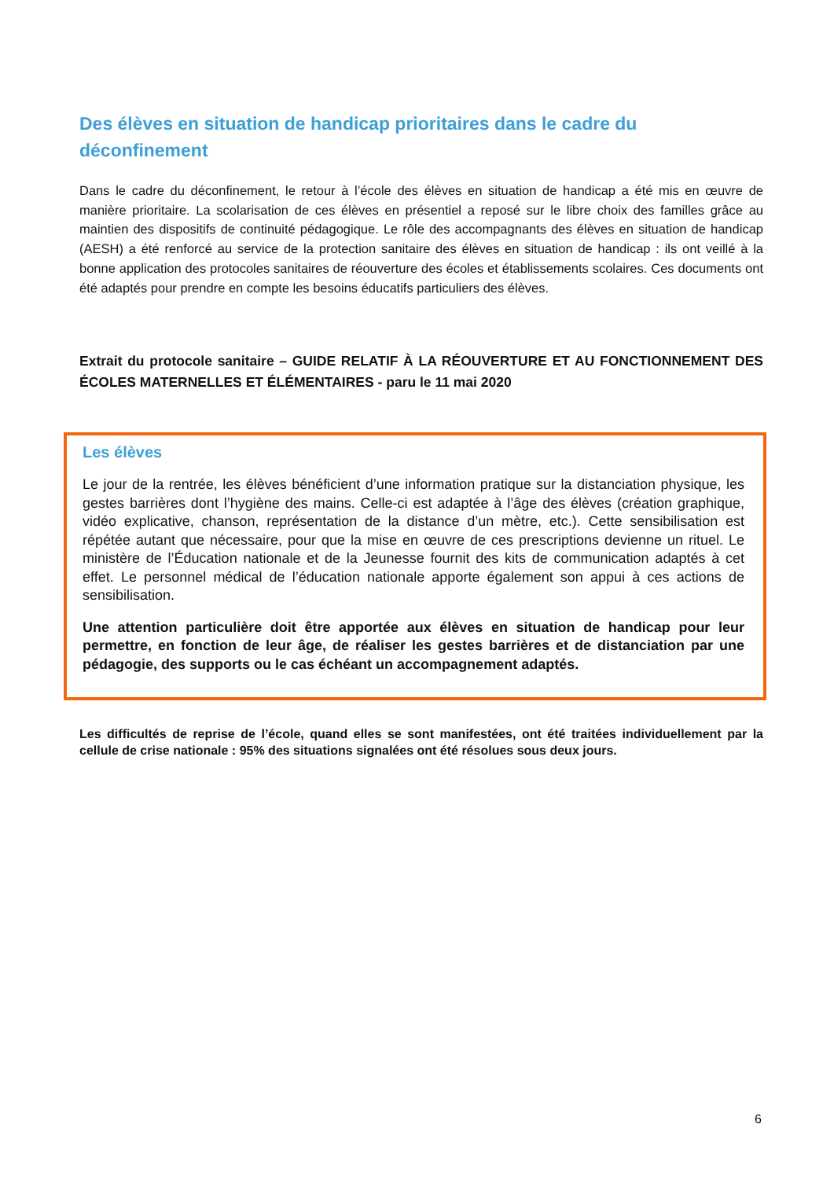Des élèves en situation de handicap prioritaires dans le cadre du déconfinement
Dans le cadre du déconfinement, le retour à l’école des élèves en situation de handicap a été mis en œuvre de manière prioritaire. La scolarisation de ces élèves en présentiel a reposé sur le libre choix des familles grâce au maintien des dispositifs de continuité pédagogique. Le rôle des accompagnants des élèves en situation de handicap (AESH) a été renforcé au service de la protection sanitaire des élèves en situation de handicap : ils ont veillé à la bonne application des protocoles sanitaires de réouverture des écoles et établissements scolaires. Ces documents ont été adaptés pour prendre en compte les besoins éducatifs particuliers des élèves.
Extrait du protocole sanitaire – GUIDE RELATIF À LA RÉOUVERTURE ET AU FONCTIONNEMENT DES ÉCOLES MATERNELLES ET ÉLÉMENTAIRES - paru le 11 mai 2020
Les élèves
Le jour de la rentrée, les élèves bénéficient d’une information pratique sur la distanciation physique, les gestes barrières dont l’hygiène des mains. Celle-ci est adaptée à l’âge des élèves (création graphique, vidéo explicative, chanson, représentation de la distance d’un mètre, etc.). Cette sensibilisation est répétée autant que nécessaire, pour que la mise en œuvre de ces prescriptions devienne un rituel. Le ministère de l’Éducation nationale et de la Jeunesse fournit des kits de communication adaptés à cet effet. Le personnel médical de l’éducation nationale apporte également son appui à ces actions de sensibilisation.
Une attention particulière doit être apportée aux élèves en situation de handicap pour leur permettre, en fonction de leur âge, de réaliser les gestes barrières et de distanciation par une pédagogie, des supports ou le cas échéant un accompagnement adaptés.
Les difficultés de reprise de l’école, quand elles se sont manifestées, ont été traitées individuellement par la cellule de crise nationale : 95% des situations signalées ont été résolues sous deux jours.
6